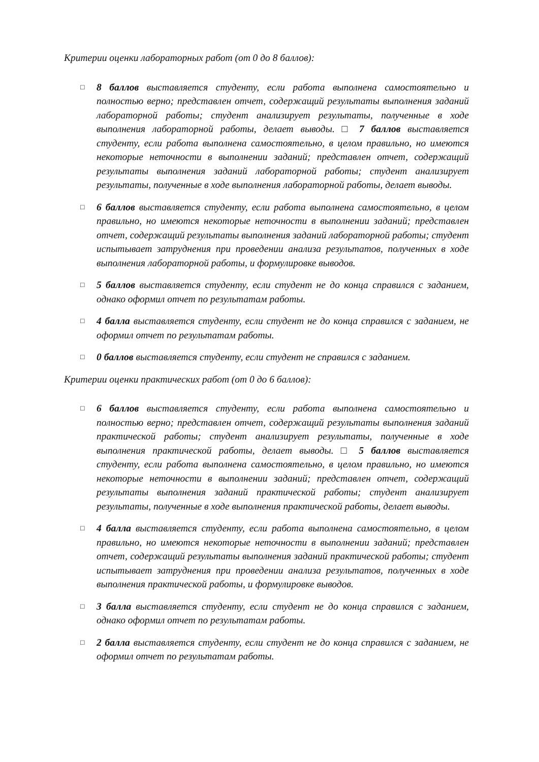Критерии оценки лабораторных работ (от 0 до 8 баллов):
□
8 баллов выставляется студенту, если работа выполнена самостоятельно и полностью верно; представлен отчет, содержащий результаты выполнения заданий лабораторной работы; студент анализирует результаты, полученные в ходе выполнения лабораторной работы, делает выводы. □ 7 баллов выставляется студенту, если работа выполнена самостоятельно, в целом правильно, но имеются некоторые неточности в выполнении заданий; представлен отчет, содержащий результаты выполнения заданий лабораторной работы; студент анализирует результаты, полученные в ходе выполнения лабораторной работы, делает выводы.
□
6 баллов выставляется студенту, если работа выполнена самостоятельно, в целом правильно, но имеются некоторые неточности в выполнении заданий; представлен отчет, содержащий результаты выполнения заданий лабораторной работы; студент испытывает затруднения при проведении анализа результатов, полученных в ходе выполнения лабораторной работы, и формулировке выводов.
□
5 баллов выставляется студенту, если студент не до конца справился с заданием, однако оформил отчет по результатам работы.
□
4 балла выставляется студенту, если студент не до конца справился с заданием, не оформил отчет по результатам работы.
□
0 баллов выставляется студенту, если студент не справился с заданием.
Критерии оценки практических работ (от 0 до 6 баллов):
□
6 баллов выставляется студенту, если работа выполнена самостоятельно и полностью верно; представлен отчет, содержащий результаты выполнения заданий практической работы; студент анализирует результаты, полученные в ходе выполнения практической работы, делает выводы. □ 5 баллов выставляется студенту, если работа выполнена самостоятельно, в целом правильно, но имеются некоторые неточности в выполнении заданий; представлен отчет, содержащий результаты выполнения заданий практической работы; студент анализирует результаты, полученные в ходе выполнения практической работы, делает выводы.
□
4 балла выставляется студенту, если работа выполнена самостоятельно, в целом правильно, но имеются некоторые неточности в выполнении заданий; представлен отчет, содержащий результаты выполнения заданий практической работы; студент испытывает затруднения при проведении анализа результатов, полученных в ходе выполнения практической работы, и формулировке выводов.
□
3 балла выставляется студенту, если студент не до конца справился с заданием, однако оформил отчет по результатам работы.
□
2 балла выставляется студенту, если студент не до конца справился с заданием, не оформил отчет по результатам работы.